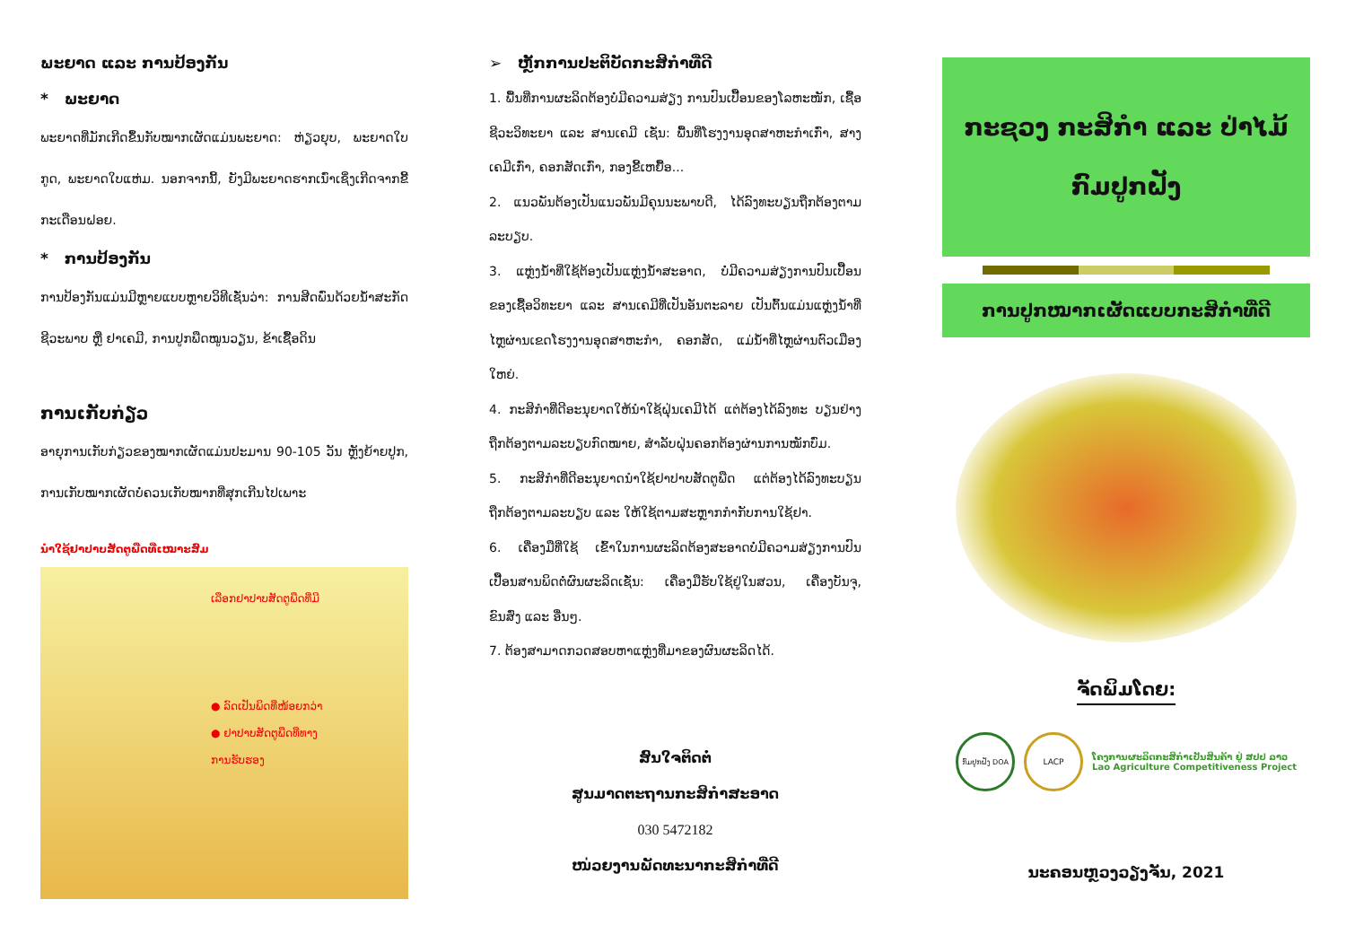ພະຍາດ ແລະ ການປ້ອງກັນ
* ພະຍາດ
ພະຍາດທີ່ມັກເກີດຂຶ້ນກັບໝາກເຜັດແມ່ນພະຍາດ: ຫ່ຽວຍຸບ, ພະຍາດໃບກູດ, ພະຍາດໃບແຫ່ມ. ນອກຈາກນີ້, ຍັງມີພະຍາດຮາກເນົ່າເຊິ່ງເກີດຈາກຂີ້ກະເດືອນຝອຍ.
* ການປ້ອງກັນ
ການປ້ອງກັນແມ່ນມີຫຼາຍແບບຫຼາຍວິທີເຊັ່ນວ່າ: ການສີດພົ່ນດ້ວຍນ້ຳສະກັດຊີວະພາບ ຫຼື ຢາເຄມີ, ການປູກພືດໝູນວຽນ, ຂ້າເຊື້ອດິນ
ການເກັບກ່ຽວ
ອາຍຸການເກັບກ່ຽວຂອງໝາກເຜັດແມ່ນປະມານ 90-105 ວັນ ຫຼັງຍ້າຍປູກ, ການເກັບໝາກເຜັດບໍ່ຄວນເກັບໝາກທີ່ສຸກເກີນໄປເພາະ
ນຳໃຊ້ຢາປາບສັດຕູພືດທີ່ເໝາະສົມ
ເລືອກຢາປາບສັດຕູພືດທີ່ມີ
● ລົດເປັນພິດທີ່ໜ້ອຍກວ່າ
● ຢາປາບສັດຕູພືດທີ່ທາງ
ການຮັບຮອງ
➢ ຫຼັກການປະຕິບັດກະສິກຳທີ່ດີ
1. ພື້ນທີ່ການຜະລິດຕ້ອງບໍ່ມີຄວາມສ່ຽງ ການປົນເປື້ອນຂອງໂລຫະໜັກ, ເຊື້ອຊີວະວິທະຍາ ແລະ ສານເຄມີ ເຊັ່ນ: ພື້ນທີ່ໂຮງງານອຸດສາຫະກຳເກົ່າ, ສາງເຄມີເກົ່າ, ຄອກສັດເກົ່າ, ກອງຂີ້ເຫຍື້ອ...
2. ແນວພັນຕ້ອງເປັນແນວພັນມີຄຸນນະພາບດີ, ໄດ້ລົງທະບຽນຖືກຕ້ອງຕາມລະບຽບ.
3. ແຫຼ່ງນ້ຳທີ່ໃຊ້ຕ້ອງເປັນແຫຼ່ງນ້ຳສະອາດ, ບໍ່ມີຄວາມສ່ຽງການປົນເປື້ອນຂອງເຊື້ອວິທະຍາ ແລະ ສານເຄມີທີ່ເປັນອັນຕະລາຍ ເປັນຕົ້ນແມ່ນແຫຼ່ງນ້ຳທີ່ໄຫຼຜ່ານເຂດໂຮງງານອຸດສາຫະກຳ, ຄອກສັດ, ແມ່ນ້ຳທີ່ໄຫຼຜ່ານຕົວເມືອງໃຫຍ່.
4. ກະສິກຳທີ່ດີອະນຸຍາດໃຫ້ນຳໃຊ້ຝຸ່ນເຄມີໄດ້ ແຕ່ຕ້ອງໄດ້ລົງທະ ບຽນຢ່າງຖືກຕ້ອງຕາມລະບຽບກົດໝາຍ, ສຳລັບຝຸ່ນຄອກຕ້ອງຜ່ານການໝັກບົ່ມ.
5. ກະສິກຳທີ່ດີອະນຸຍາດນຳໃຊ້ຢາປາບສັດຕູພືດ ແຕ່ຕ້ອງໄດ້ລົງທະບຽນຖືກຕ້ອງຕາມລະບຽບ ແລະ ໃຫ້ໃຊ້ຕາມສະຫຼາກກຳກັບການໃຊ້ຢາ.
6. ເຄື່ອງມືທີ່ໃຊ້ ເຂົ້າໃນການຜະລິດຕ້ອງສະອາດບໍ່ມີຄວາມສ່ຽງການປົນເປື້ອນສານພິດຕໍ່ຜົນຜະລິດເຊັ່ນ: ເຄື່ອງມືຮັບໃຊ້ຢູ່ໃນສວນ, ເຄື່ອງບັນຈຸ, ຂົນສົ່ງ ແລະ ອື່ນໆ.
7. ຕ້ອງສາມາດກວດສອບຫາແຫຼ່ງທີ່ມາຂອງຜົນຜະລິດໄດ້.
ສົນໃຈຕິດຕໍ່
ສູນມາດຕະຖານກະສິກຳສະອາດ
030 5472182
ໜ່ວຍງານພັດທະນາກະສິກຳທີ່ດີ
ກະຊວງ ກະສິກຳ ແລະ ປ່າໄມ້
ກົມປູກຝັງ
ການປູກໝາກເຜັດແບບກະສິກຳທີ່ດີ
ຈັດພິມໂດຍ:
ກົມປູກຝັງ DOA
LACP
ໂຄງການຜະລິດກະສິກຳເປັນສິນຄ້າ ຢູ່ ສປປ ລາວ
Lao Agriculture Competitiveness Project
ນະຄອນຫຼວງວຽງຈັນ, 2021